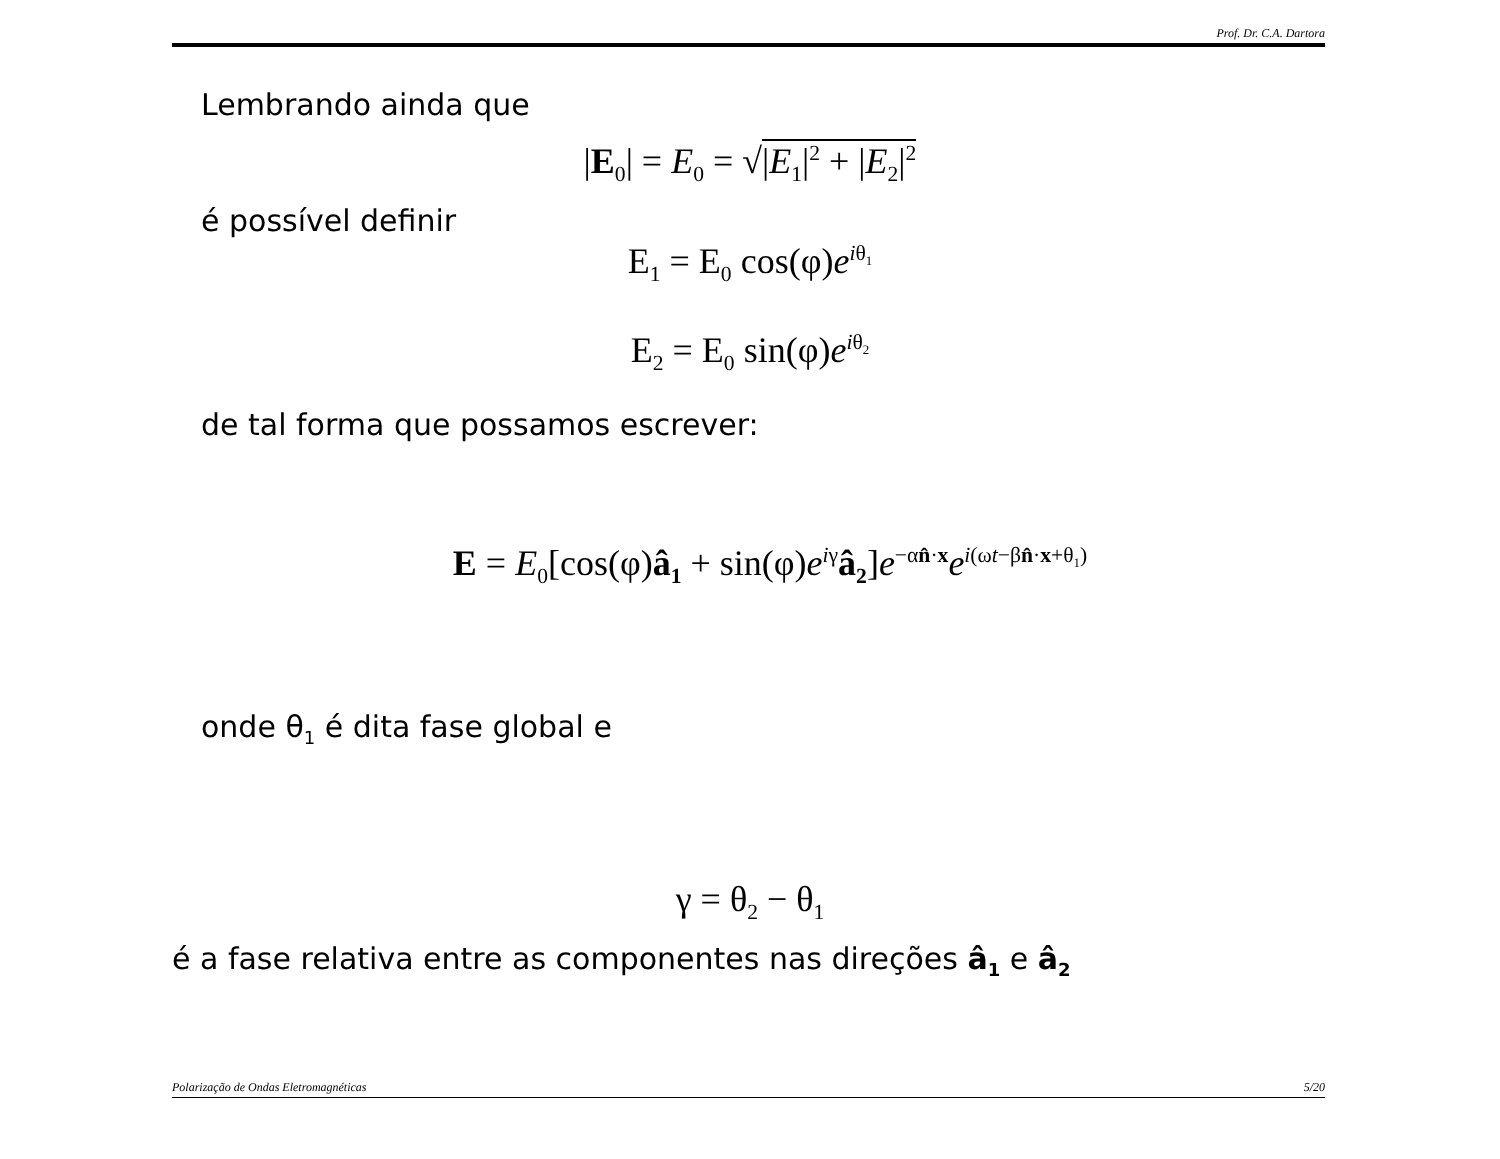Prof. Dr. C.A. Dartora
Lembrando ainda que
|E<sub>0</sub>| = E<sub>0</sub> = √|E<sub>1</sub>|<sup>2</sup> + |E<sub>2</sub>|<sup>2</sup>
é possível definir
E<sub>1</sub> = E<sub>0</sub> cos(φ)e<sup>iθ<sub>1</sub></sup>
E<sub>2</sub> = E<sub>0</sub> sin(φ)e<sup>iθ<sub>2</sub></sup>
de tal forma que possamos escrever:
E = E<sub>0</sub>[cos(φ)â<sub>1</sub> + sin(φ)e<sup>iγ</sup>â<sub>2</sub>]e<sup>−αn̂·x</sup>e<sup>i(ωt−βn̂·x+θ<sub>1</sub>)</sup>
onde θ<sub>1</sub> é dita fase global e
γ = θ<sub>2</sub> − θ<sub>1</sub>
é a fase relativa entre as componentes nas direções â<sub>1</sub> e â<sub>2</sub>
Polarização de Ondas Eletromagnéticas 5/20